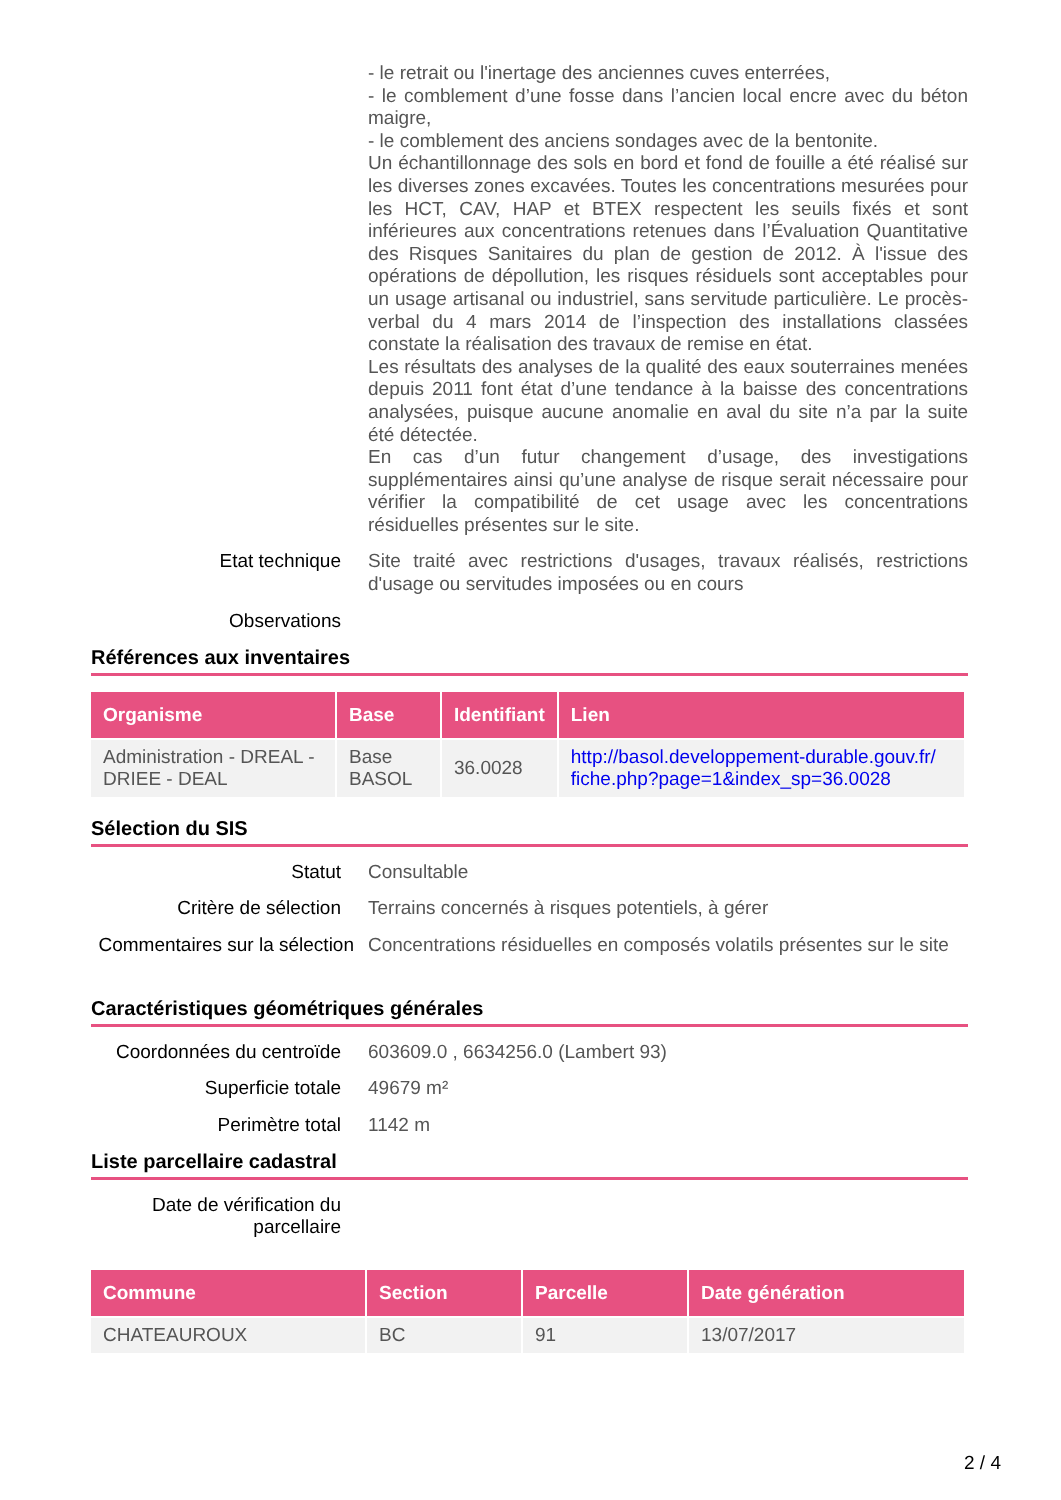- le retrait ou l'inertage des anciennes cuves enterrées,
- le comblement d’une fosse dans l’ancien local encre avec du béton maigre,
- le comblement des anciens sondages avec de la bentonite.
Un échantillonnage des sols en bord et fond de fouille a été réalisé sur les diverses zones excavées. Toutes les concentrations mesurées pour les HCT, CAV, HAP et BTEX respectent les seuils fixés et sont inférieures aux concentrations retenues dans l’Évaluation Quantitative des Risques Sanitaires du plan de gestion de 2012. À l'issue des opérations de dépollution, les risques résiduels sont acceptables pour un usage artisanal ou industriel, sans servitude particulière. Le procès-verbal du 4 mars 2014 de l’inspection des installations classées constate la réalisation des travaux de remise en état.
Les résultats des analyses de la qualité des eaux souterraines menées depuis 2011 font état d’une tendance à la baisse des concentrations analysées, puisque aucune anomalie en aval du site n’a par la suite été détectée.
En cas d’un futur changement d’usage, des investigations supplémentaires ainsi qu’une analyse de risque serait nécessaire pour vérifier la compatibilité de cet usage avec les concentrations résiduelles présentes sur le site.
Etat technique
Site traité avec restrictions d'usages, travaux réalisés, restrictions d'usage ou servitudes imposées ou en cours
Observations
Références aux inventaires
| Organisme | Base | Identifiant | Lien |
| --- | --- | --- | --- |
| Administration - DREAL - DRIEE - DEAL | Base BASOL | 36.0028 | http://basol.developpement-durable.gouv.fr/ fiche.php?page=1&index_sp=36.0028 |
Sélection du SIS
Statut
Consultable
Critère de sélection
Terrains concernés à risques potentiels, à gérer
Commentaires sur la sélection
Concentrations résiduelles en composés volatils présentes sur le site
Caractéristiques géométriques générales
Coordonnées du centroïde
603609.0 , 6634256.0 (Lambert 93)
Superficie totale
49679 m²
Perimètre total
1142 m
Liste parcellaire cadastral
Date de vérification du parcellaire
| Commune | Section | Parcelle | Date génération |
| --- | --- | --- | --- |
| CHATEAUROUX | BC | 91 | 13/07/2017 |
2 / 4